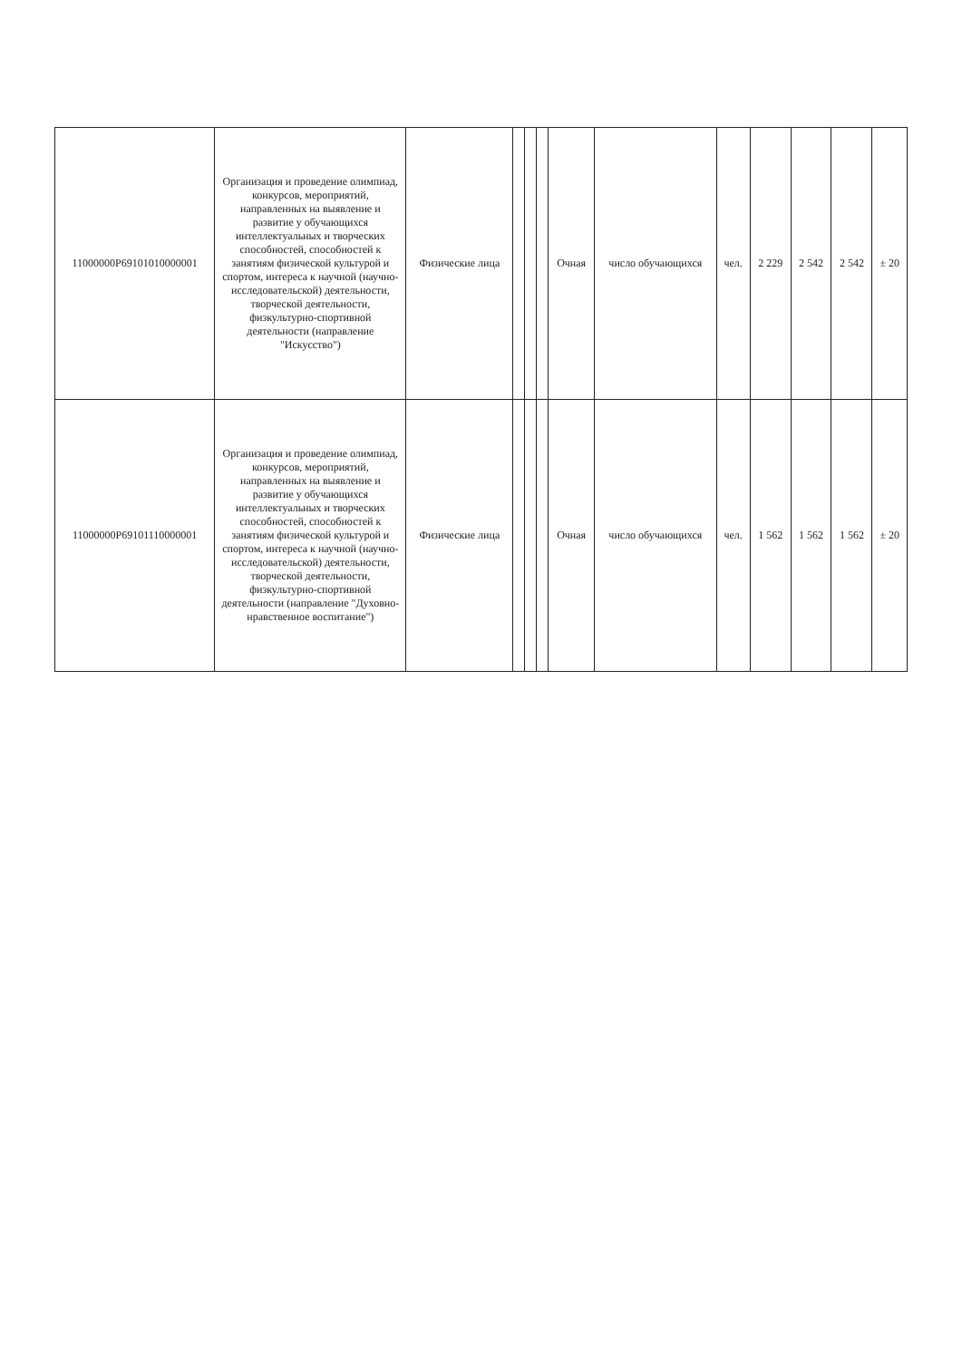| 11000000Р69101010000001 | Организация и проведение олимпиад, конкурсов, мероприятий, направленных на выявление и развитие у обучающихся интеллектуальных и творческих способностей, способностей к занятиям физической культурой и спортом, интереса к научной (научно-исследовательской) деятельности, творческой деятельности, физкультурно-спортивной деятельности (направление "Искусство") | Физические лица | | | | Очная | число обучающихся | чел. | 2 229 | 2 542 | 2 542 | ± 20 |
| 11000000Р69101110000001 | Организация и проведение олимпиад, конкурсов, мероприятий, направленных на выявление и развитие у обучающихся интеллектуальных и творческих способностей, способностей к занятиям физической культурой и спортом, интереса к научной (научно-исследовательской) деятельности, творческой деятельности, физкультурно-спортивной деятельности (направление "Духовно-нравственное воспитание") | Физические лица | | | | Очная | число обучающихся | чел. | 1 562 | 1 562 | 1 562 | ± 20 |